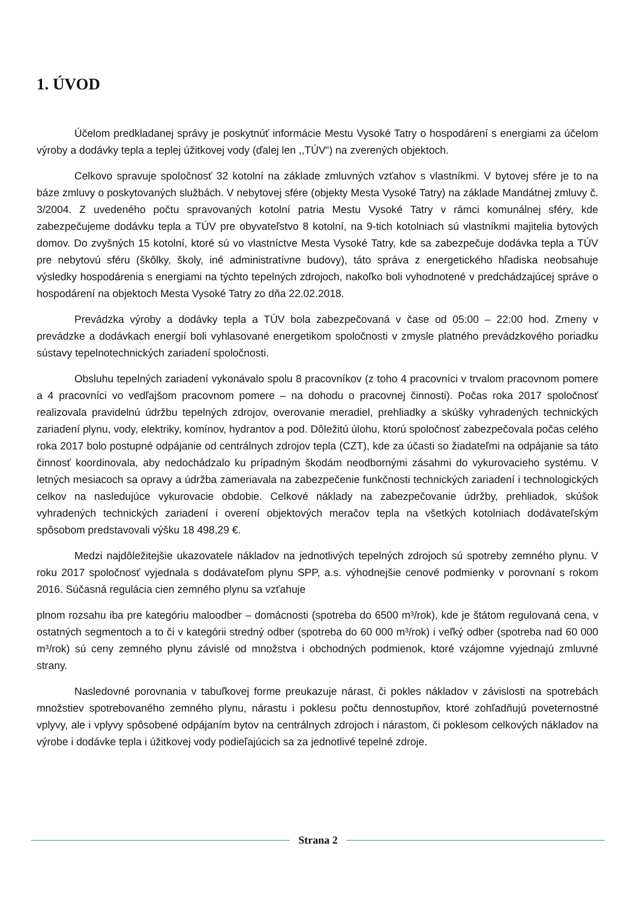1. ÚVOD
Účelom predkladanej správy je poskytnúť informácie Mestu Vysoké Tatry o hospodárení s energiami za účelom výroby a dodávky tepla a teplej úžitkovej vody (ďalej len ,,TÚV“) na zverených objektoch.
Celkovo spravuje spoločnosť 32 kotolní na základe zmluvných vzťahov s vlastníkmi. V bytovej sfére je to na báze zmluvy o poskytovaných službách. V nebytovej sfére (objekty Mesta Vysoké Tatry) na základe Mandátnej zmluvy č. 3/2004. Z uvedeného počtu spravovaných kotolní patria Mestu Vysoké Tatry v rámci komunálnej sféry, kde zabezpečujeme dodávku tepla a TÚV pre obyvateľstvo 8 kotolní, na 9-tich kotolniach sú vlastníkmi majitelia bytových domov. Do zvyšných 15 kotolní, ktoré sú vo vlastníctve Mesta Vysoké Tatry, kde sa zabezpečuje dodávka tepla a TÚV pre nebytovú sféru (škôlky, školy, iné administratívne budovy), táto správa z energetického hľadiska neobsahuje výsledky hospodárenia s energiami na týchto tepelných zdrojoch, nakoľko boli vyhodnotené v predchádzajúcej správe o hospodárení na objektoch Mesta Vysoké Tatry zo dňa 22.02.2018.
Prevádzka výroby a dodávky tepla a TÚV bola zabezpečovaná v čase od 05:00 – 22:00 hod. Zmeny v prevádzke a dodávkach energií boli vyhlasované energetikom spoločnosti v zmysle platného prevádzkového poriadku sústavy tepelnotechnických zariadení spoločnosti.
Obsluhu tepelných zariadení vykonávalo spolu 8 pracovníkov (z toho 4 pracovníci v trvalom pracovnom pomere a 4 pracovníci vo vedľajšom pracovnom pomere – na dohodu o pracovnej činnosti). Počas roka 2017 spoločnosť realizovala pravidelnú údržbu tepelných zdrojov, overovanie meradiel, prehliadky a skúšky vyhradených technických zariadení plynu, vody, elektriky, komínov, hydrantov a pod. Dôležitú úlohu, ktorú spoločnosť zabezpečovala počas celého roka 2017 bolo postupné odpájanie od centrálnych zdrojov tepla (CZT), kde za účasti so žiadateľmi na odpájanie sa táto činnosť koordinovala, aby nedochádzalo ku prípadným škodám neodbornými zásahmi do vykurovacieho systému. V letných mesiacoch sa opravy a údržba zameriavala na zabezpečenie funkčnosti technických zariadení i technologických celkov na nasledujúce vykurovacie obdobie. Celkové náklady na zabezpečovanie údržby, prehliadok, skúšok vyhradených technických zariadení i overení objektových meračov tepla na všetkých kotolniach dodávateľským spôsobom predstavovali výšku 18 498,29 €.
Medzi najdôležitejšie ukazovatele nákladov na jednotlivých tepelných zdrojoch sú spotreby zemného plynu. V roku 2017 spoločnosť vyjednala s dodávateľom plynu SPP, a.s. výhodnejšie cenové podmienky v porovnaní s rokom 2016. Súčasná regulácia cien zemného plynu sa vzťahuje
plnom rozsahu iba pre kategóriu maloodber – domácnosti (spotreba do 6500 m³/rok), kde je štátom regulovaná cena, v ostatných segmentoch a to či v kategórii stredný odber (spotreba do 60 000 m³/rok) i veľký odber (spotreba nad 60 000 m³/rok) sú ceny zemného plynu závislé od množstva i obchodných podmienok, ktoré vzájomne vyjednajú zmluvné strany.
Nasledovné porovnania v tabuľkovej forme preukazuje nárast, či pokles nákladov v závislosti na spotrebách množstiev spotrebovaného zemného plynu, nárastu i poklesu počtu dennostupňov, ktoré zohľadňujú poveternostné vplyvy, ale i vplyvy spôsobené odpájaním bytov na centrálnych zdrojoch i nárastom, či poklesom celkových nákladov na výrobe i dodávke tepla i úžitkovej vody podieľajúcich sa za jednotlivé tepelné zdroje.
Strana 2